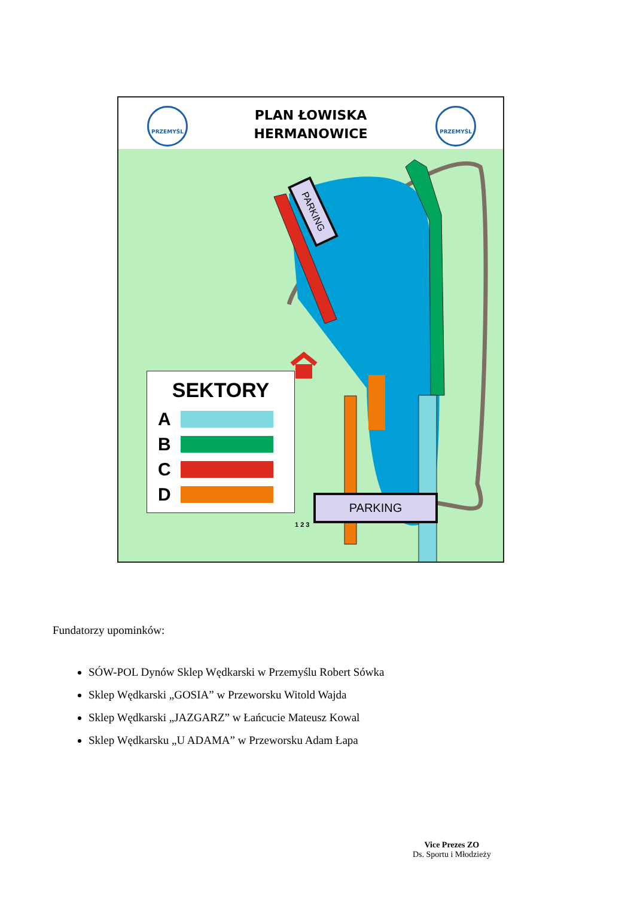PLAN ŁOWISKA
HERMANOWICE
PRZEMYŚL PRZEMYŚL
1 2 3
PARKING
PARKING
SEKTORY
A
B
C
D
Fundatorzy upominków:
SÓW-POL Dynów Sklep Wędkarski w Przemyślu Robert Sówka
Sklep Wędkarski „GOSIA” w Przeworsku Witold Wajda
Sklep Wędkarski „JAZGARZ” w Łańcucie Mateusz Kowal
Sklep Wędkarsku „U ADAMA” w Przeworsku Adam Łapa
Vice Prezes ZO
Ds. Sportu i Młodzieży